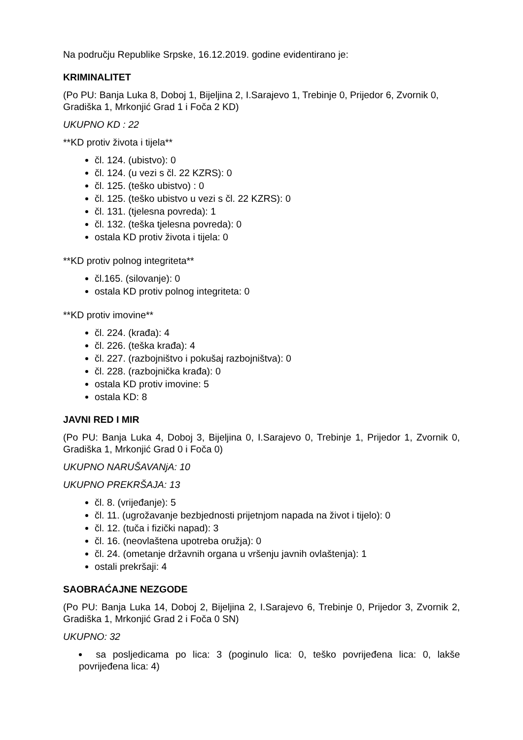Na području Republike Srpske, 16.12.2019. godine evidentirano je:
KRIMINALITET
(Po PU: Banja Luka 8, Doboj 1, Bijeljina 2, I.Sarajevo 1, Trebinje 0, Prijedor 6, Zvornik 0, Gradiška 1, Mrkonjić Grad 1 i Foča 2 KD)
UKUPNO KD : 22
**KD protiv života i tijela**
čl. 124. (ubistvo): 0
čl. 124. (u vezi s čl. 22 KZRS): 0
čl. 125. (teško ubistvo) : 0
čl. 125. (teško ubistvo u vezi s čl. 22 KZRS): 0
čl. 131. (tjelesna povreda): 1
čl. 132. (teška tjelesna povreda): 0
ostala KD protiv života i tijela: 0
**KD protiv polnog integriteta**
čl.165. (silovanje): 0
ostala KD protiv polnog integriteta: 0
**KD protiv imovine**
čl. 224. (krađa): 4
čl. 226. (teška krađa): 4
čl. 227. (razbojništvo i pokušaj razbojništva): 0
čl. 228. (razbojnička krađa): 0
ostala KD protiv imovine: 5
ostala KD: 8
JAVNI RED I MIR
(Po PU: Banja Luka 4, Doboj 3, Bijeljina 0, I.Sarajevo 0, Trebinje 1, Prijedor 1, Zvornik 0, Gradiška 1, Mrkonjić Grad 0 i Foča 0)
UKUPNO NARUŠAVANjA: 10
UKUPNO PREKRŠAJA: 13
čl. 8. (vrijeđanje): 5
čl. 11. (ugrožavanje bezbjednosti prijetnjom napada na život i tijelo): 0
čl. 12. (tuča i fizički napad): 3
čl. 16. (neovlaštena upotreba oružja): 0
čl. 24. (ometanje državnih organa u vršenju javnih ovlaštenja): 1
ostali prekršaji: 4
SAOBRAĆAJNE NEZGODE
(Po PU: Banja Luka 14, Doboj 2, Bijeljina 2, I.Sarajevo 6, Trebinje 0, Prijedor 3, Zvornik 2, Gradiška 1, Mrkonjić Grad 2 i Foča 0 SN)
UKUPNO: 32
sa posljedicama po lica: 3 (poginulo lica: 0, teško povrijeđena lica: 0, lakše povrijeđena lica: 4)